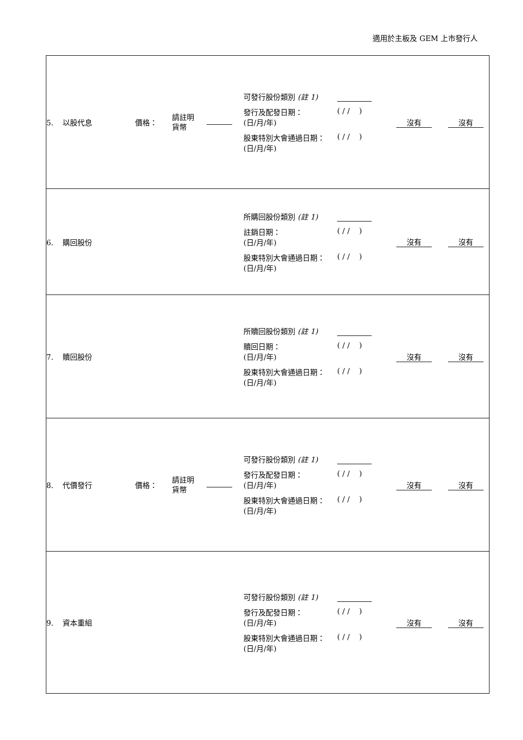適用於主板及 GEM 上市發行人
| 5. 以股代息 | 價格： | 請註明 貨幣 | | 可發行股份類別 (註 1) 發行及配發日期： (日/月/年) ( / / ) 股東特別大會通過日期： (日/月/年) ( / / ) | 沒有 沒有 |
| 6. 購回股份 | | | | 所購回股份類別 (註 1) 註銷日期： (日/月/年) ( / / ) 股東特別大會通過日期： (日/月/年) ( / / ) | 沒有 沒有 |
| 7. 贖回股份 | | | | 所贖回股份類別 (註 1) 贖回日期： (日/月/年) ( / / ) 股東特別大會通過日期： (日/月/年) ( / / ) | 沒有 沒有 |
| 8. 代價發行 | 價格： | 請註明 貨幣 | | 可發行股份類別 (註 1) 發行及配發日期： (日/月/年) ( / / ) 股東特別大會通過日期： (日/月/年) ( / / ) | 沒有 沒有 |
| 9. 資本重組 | | | | 可發行股份類別 (註 1) 發行及配發日期： (日/月/年) ( / / ) 股東特別大會通過日期： (日/月/年) ( / / ) | 沒有 沒有 |